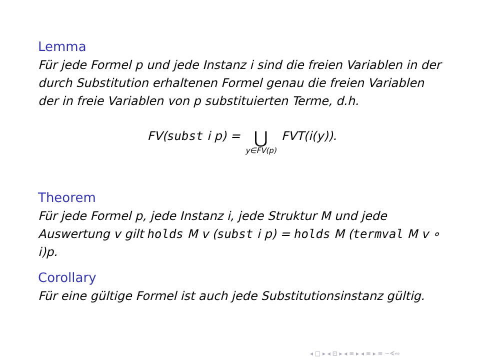Lemma
Für jede Formel p und jede Instanz i sind die freien Variablen in der durch Substitution erhaltenen Formel genau die freien Variablen der in freie Variablen von p substituierten Terme, d.h.
FV(subst i p) = ⋃ y∈FV(p) FVT(i(y)).
Theorem
Für jede Formel p, jede Instanz i, jede Struktur M und jede Auswertung v gilt holds M v (subst i p) = holds M (termval M v ∘ i)p.
Corollary
Für eine gültige Formel ist auch jede Substitutionsinstanz gültig.
◂ □ ▸ ◂ ⊡ ▸ ◂ ≡ ▸ ◂ ≡ ▸ ≡ ∽∢∾